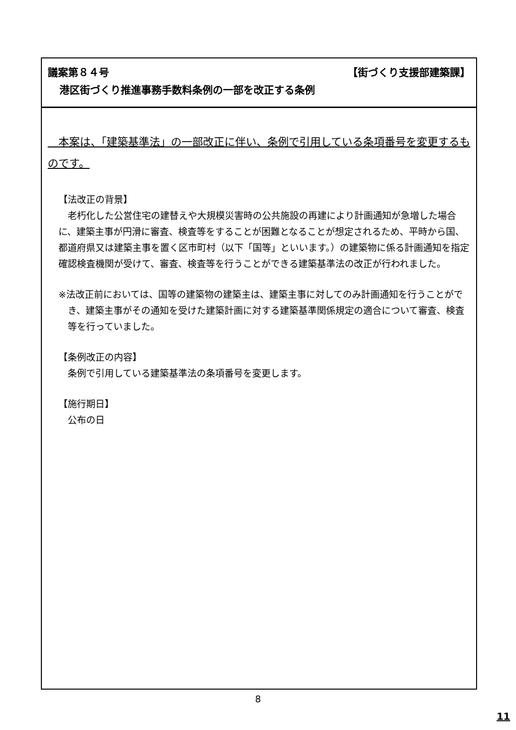議案第８４号 【街づくり支援部建築課】
港区街づくり推進事務手数料条例の一部を改正する条例
　本案は、「建築基準法」の一部改正に伴い、条例で引用している条項番号を変更するものです。
【法改正の背景】
老朽化した公営住宅の建替えや大規模災害時の公共施設の再建により計画通知が急増した場合に、建築主事が円滑に審査、検査等をすることが困難となることが想定されるため、平時から国、都道府県又は建築主事を置く区市町村（以下「国等」といいます。）の建築物に係る計画通知を指定確認検査機関が受けて、審査、検査等を行うことができる建築基準法の改正が行われました。
※法改正前においては、国等の建築物の建築主は、建築主事に対してのみ計画通知を行うことができ、建築主事がその通知を受けた建築計画に対する建築基準関係規定の適合について審査、検査等を行っていました。
【条例改正の内容】
条例で引用している建築基準法の条項番号を変更します。
【施行期日】
公布の日
8
11